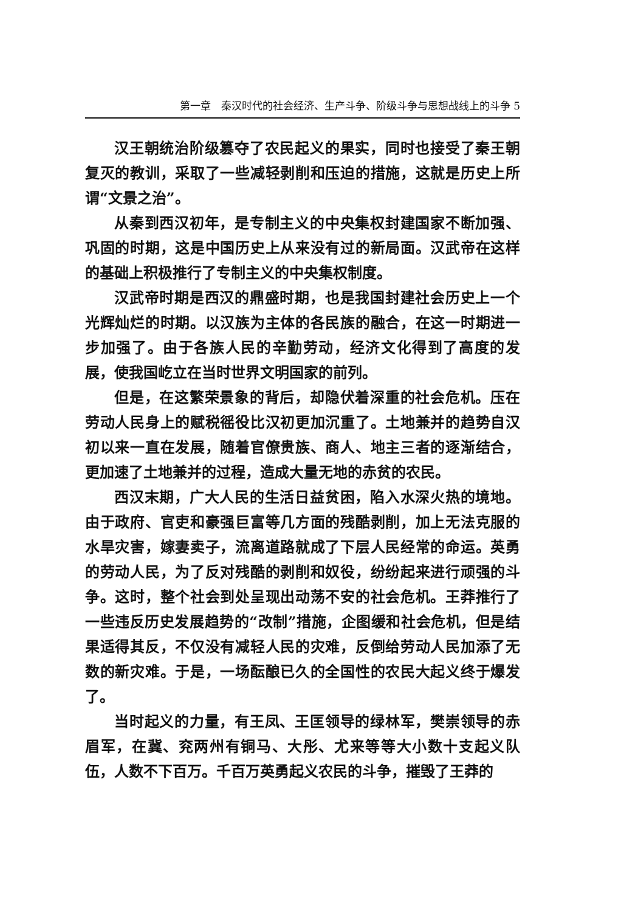第一章　秦汉时代的社会经济、生产斗争、阶级斗争与思想战线上的斗争 5
汉王朝统治阶级篡夺了农民起义的果实，同时也接受了秦王朝复灭的教训，采取了一些减轻剥削和压迫的措施，这就是历史上所谓“文景之治”。
从秦到西汉初年，是专制主义的中央集权封建国家不断加强、巩固的时期，这是中国历史上从来没有过的新局面。汉武帝在这样的基础上积极推行了专制主义的中央集权制度。
汉武帝时期是西汉的鼎盛时期，也是我国封建社会历史上一个光辉灿烂的时期。以汉族为主体的各民族的融合，在这一时期进一步加强了。由于各族人民的辛勤劳动，经济文化得到了高度的发展，使我国屹立在当时世界文明国家的前列。
但是，在这繁荣景象的背后，却隐伏着深重的社会危机。压在劳动人民身上的赋税徭役比汉初更加沉重了。土地兼并的趋势自汉初以来一直在发展，随着官僚贵族、商人、地主三者的逐渐结合，更加速了土地兼并的过程，造成大量无地的赤贫的农民。
西汉末期，广大人民的生活日益贫困，陷入水深火热的境地。由于政府、官吏和豪强巨富等几方面的残酷剥削，加上无法克服的水旱灾害，嫁妻卖子，流离道路就成了下层人民经常的命运。英勇的劳动人民，为了反对残酷的剥削和奴役，纷纷起来进行顽强的斗争。这时，整个社会到处呈现出动荡不安的社会危机。王莽推行了一些违反历史发展趋势的“改制”措施，企图缓和社会危机，但是结果适得其反，不仅没有减轻人民的灾难，反倒给劳动人民加添了无数的新灾难。于是，一场酝酿已久的全国性的农民大起义终于爆发了。
当时起义的力量，有王凤、王匡领导的绿林军，樊崇领导的赤眉军，在冀、兖两州有铜马、大彤、尤来等等大小数十支起义队伍，人数不下百万。千百万英勇起义农民的斗争，摧毁了王莽的